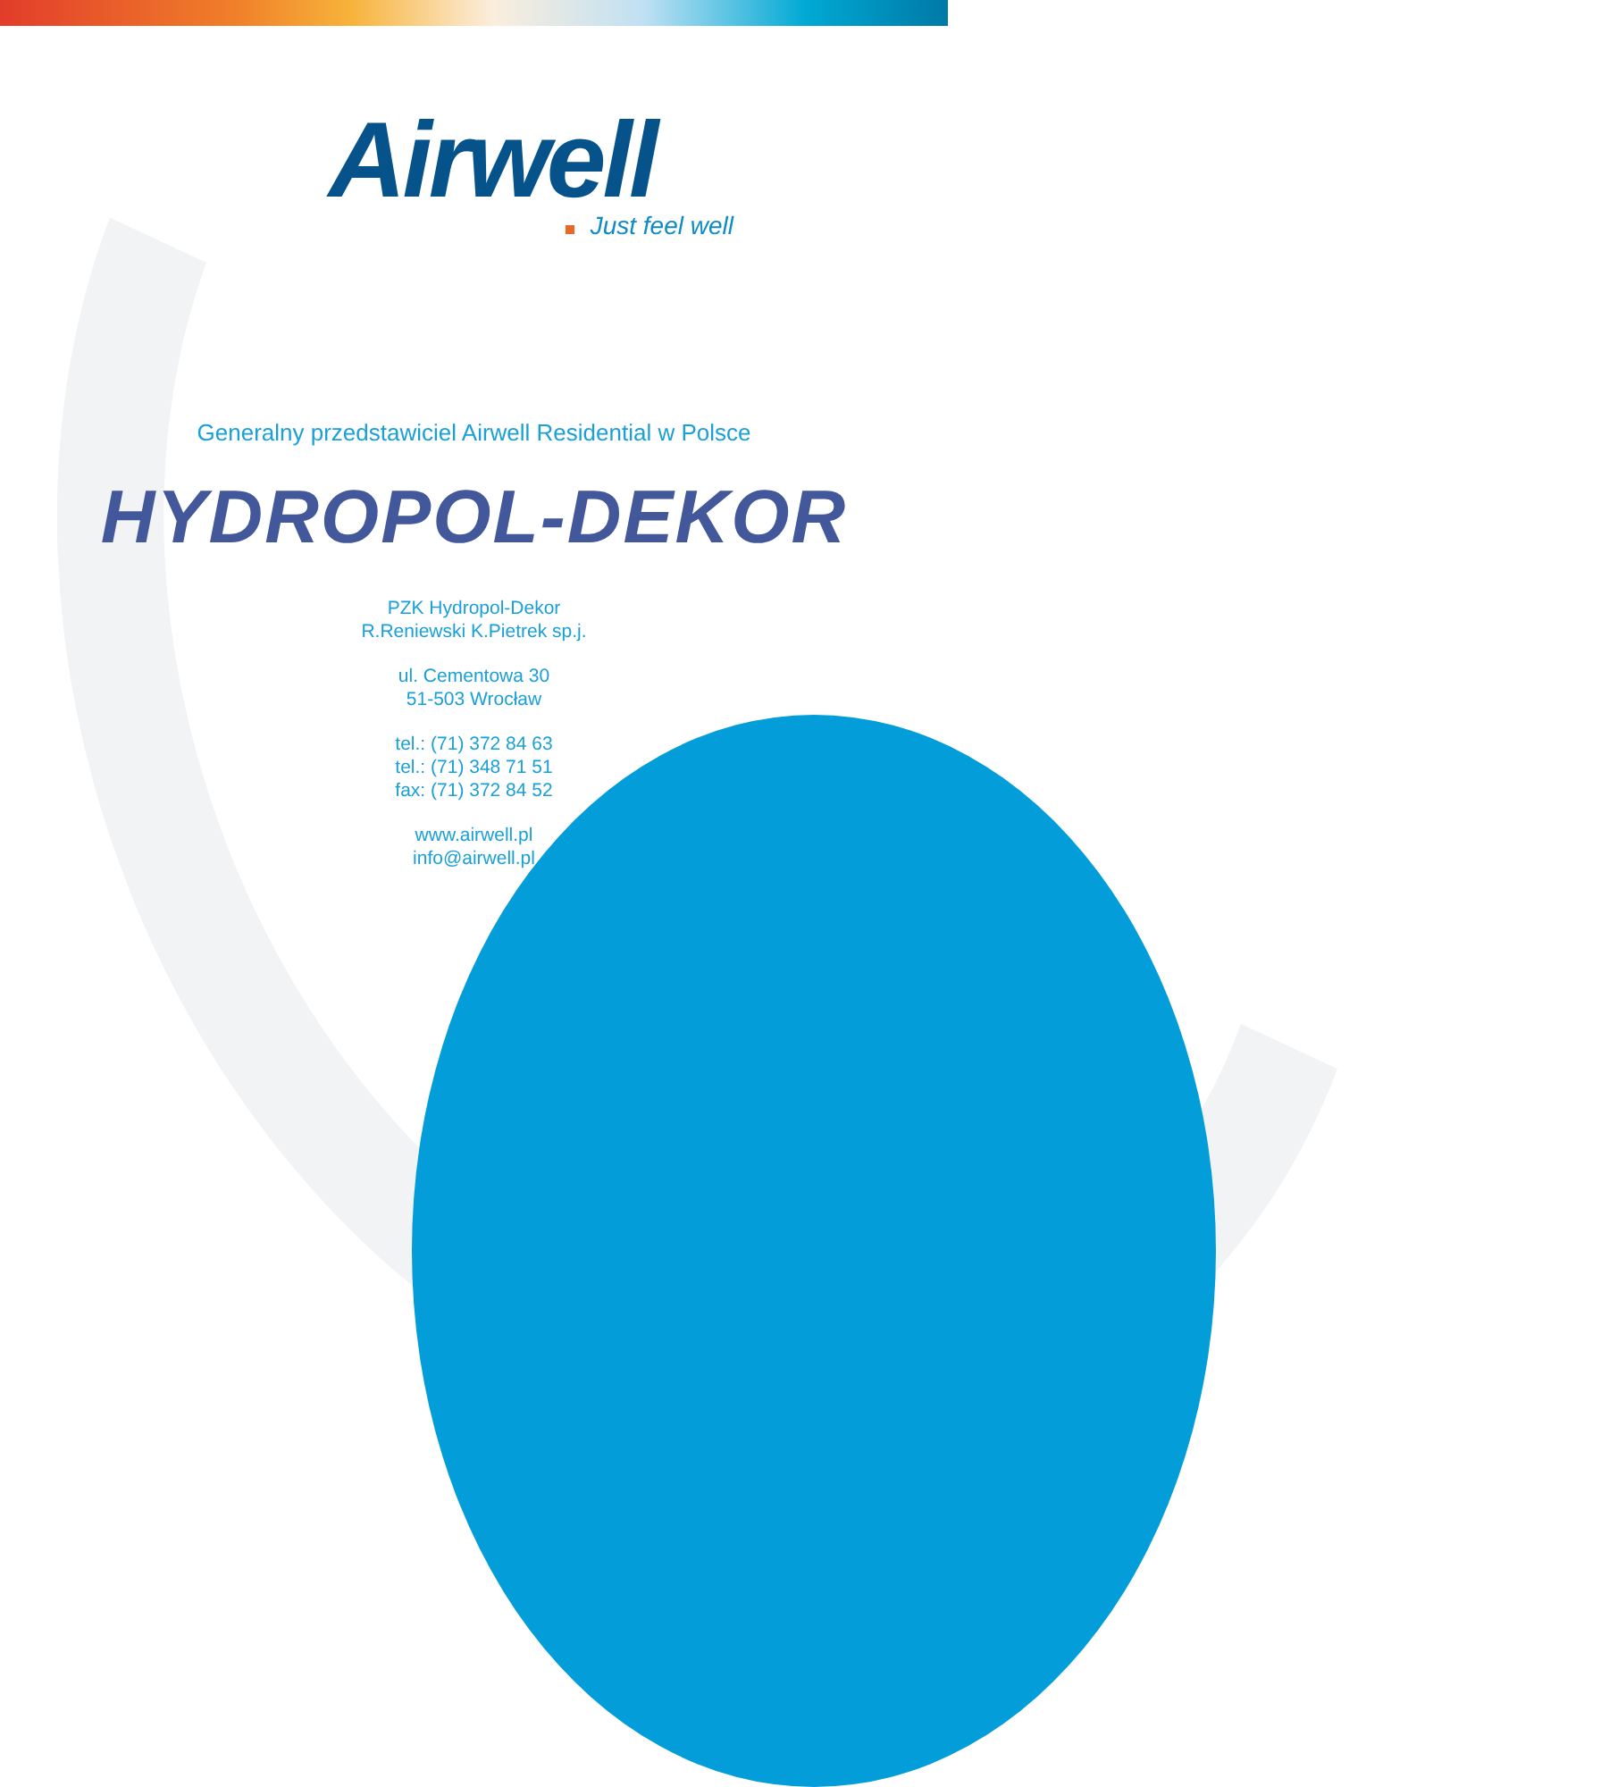Airwell
Just feel well
Generalny przedstawiciel Airwell Residential w Polsce
HYDROPOL-DEKOR
PZK Hydropol-Dekor
R.Reniewski K.Pietrek sp.j.
ul. Cementowa 30
51-503 Wrocław
tel.: (71) 372 84 63
tel.: (71) 348 71 51
fax: (71) 372 84 52
www.airwell.pl
info@airwell.pl